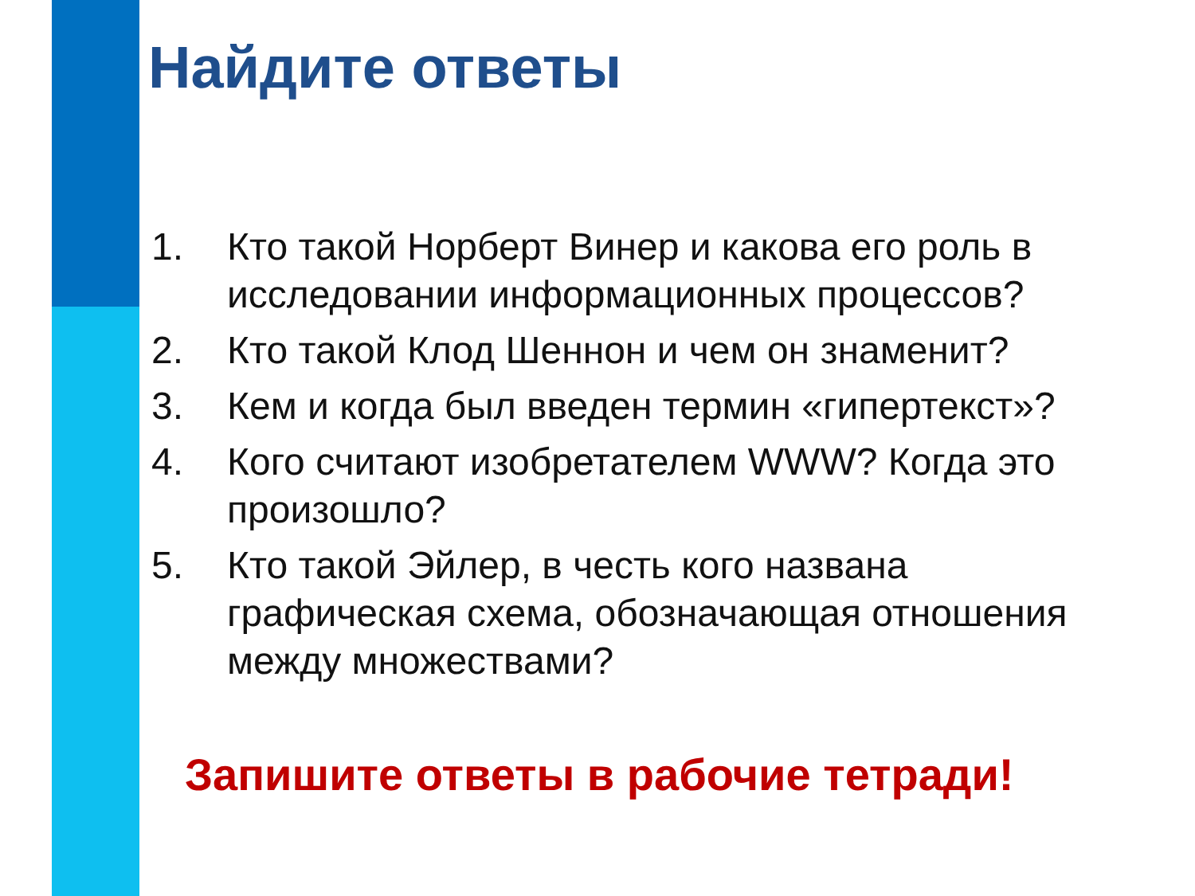Найдите ответы
1. Кто такой Норберт Винер и какова его роль в исследовании информационных процессов?
2. Кто такой Клод Шеннон и чем он знаменит?
3. Кем и когда был введен термин «гипертекст»?
4. Кого считают изобретателем WWW? Когда это произошло?
5. Кто такой Эйлер, в честь кого названа графическая схема, обозначающая отношения между множествами?
Запишите ответы в рабочие тетради!